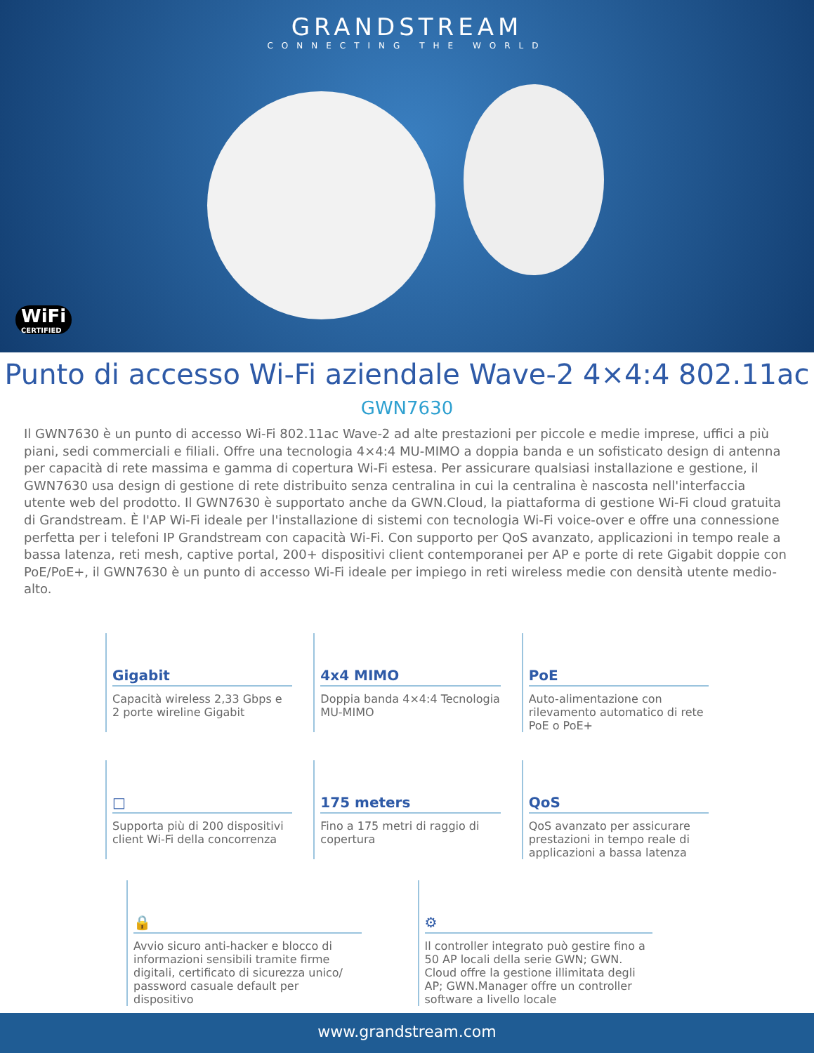GRANDSTREAM
CONNECTING THE WORLD
WiFi
CERTIFIED
Punto di accesso Wi-Fi aziendale Wave-2 4×4:4 802.11ac
GWN7630
Il GWN7630 è un punto di accesso Wi-Fi 802.11ac Wave-2 ad alte prestazioni per piccole e medie imprese, uffici a più piani, sedi commerciali e filiali. Offre una tecnologia 4×4:4 MU-MIMO a doppia banda e un sofisticato design di antenna per capacità di rete massima e gamma di copertura Wi-Fi estesa. Per assicurare qualsiasi installazione e gestione, il GWN7630 usa design di gestione di rete distribuito senza centralina in cui la centralina è nascosta nell'interfaccia utente web del prodotto. Il GWN7630 è supportato anche da GWN.Cloud, la piattaforma di gestione Wi-Fi cloud gratuita di Grandstream. È l'AP Wi-Fi ideale per l'installazione di sistemi con tecnologia Wi-Fi voice-over e offre una connessione perfetta per i telefoni IP Grandstream con capacità Wi-Fi. Con supporto per QoS avanzato, applicazioni in tempo reale a bassa latenza, reti mesh, captive portal, 200+ dispositivi client contemporanei per AP e porte di rete Gigabit doppie con PoE/PoE+, il GWN7630 è un punto di accesso Wi-Fi ideale per impiego in reti wireless medie con densità utente medio-alto.
Gigabit
Capacità wireless 2,33 Gbps e 2 porte wireline Gigabit
4x4 MIMO
Doppia banda 4×4:4 Tecnologia MU-MIMO
PoE
Auto-alimentazione con rilevamento automatico di rete PoE o PoE+
□
Supporta più di 200 dispositivi client Wi-Fi della concorrenza
175 meters
Fino a 175 metri di raggio di copertura
QoS
QoS avanzato per assicurare prestazioni in tempo reale di applicazioni a bassa latenza
🔒
Avvio sicuro anti-hacker e blocco di informazioni sensibili tramite firme digitali, certificato di sicurezza unico/ password casuale default per dispositivo
⚙
Il controller integrato può gestire fino a 50 AP locali della serie GWN; GWN. Cloud offre la gestione illimitata degli AP; GWN.Manager offre un controller software a livello locale
www.grandstream.com